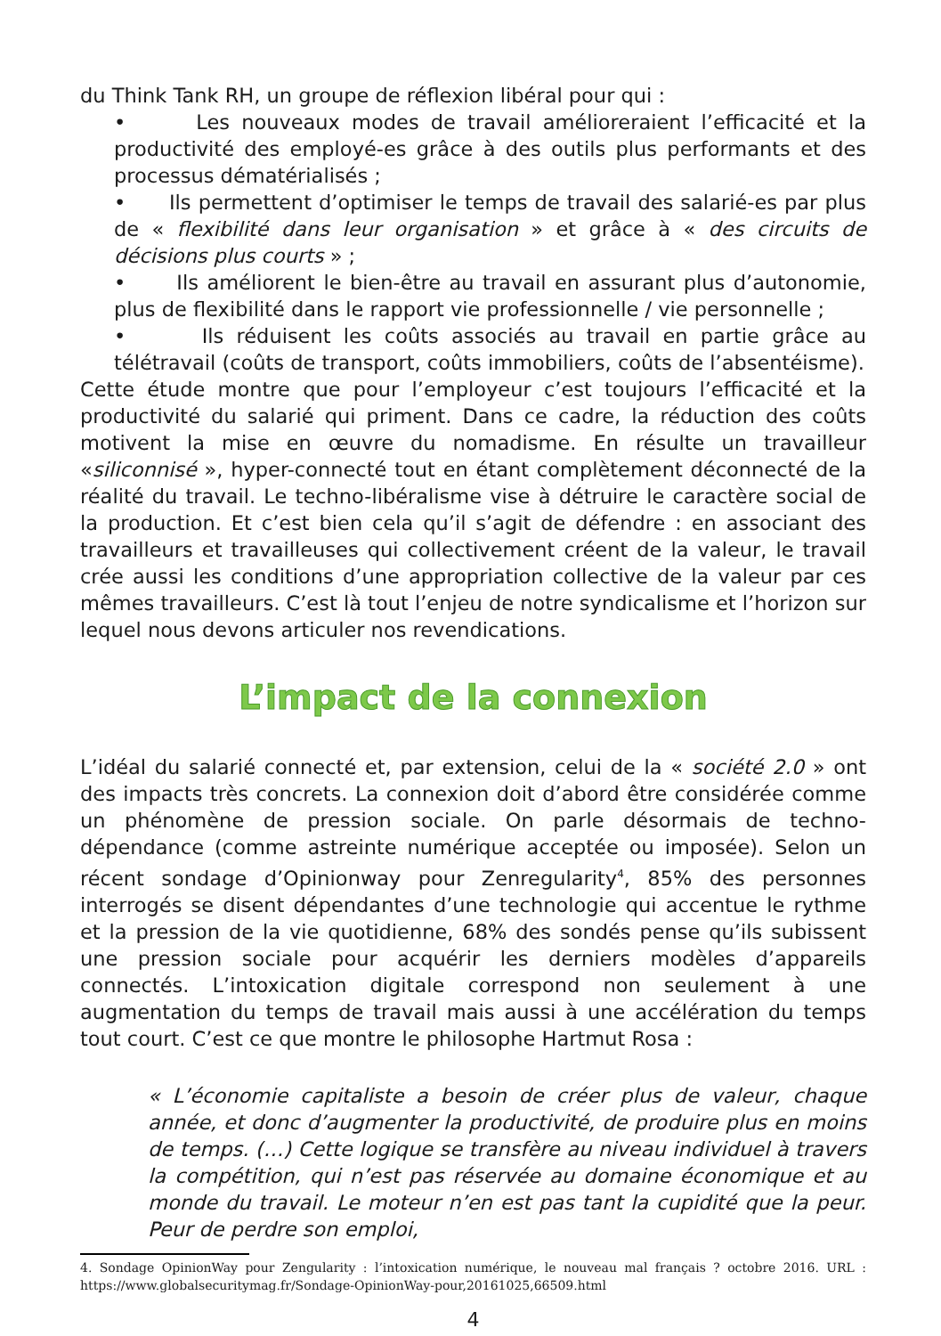du Think Tank RH, un groupe de réflexion libéral pour qui :
• Les nouveaux modes de travail amélioreraient l’efficacité et la productivité des employé-es grâce à des outils plus performants et des processus dématérialisés ;
• Ils permettent d’optimiser le temps de travail des salarié-es par plus de « flexibilité dans leur organisation » et grâce à « des circuits de décisions plus courts » ;
• Ils améliorent le bien-être au travail en assurant plus d’autonomie, plus de flexibilité dans le rapport vie professionnelle / vie personnelle ;
• Ils réduisent les coûts associés au travail en partie grâce au télétravail (coûts de transport, coûts immobiliers, coûts de l’absentéisme).
Cette étude montre que pour l’employeur c’est toujours l’efficacité et la productivité du salarié qui priment. Dans ce cadre, la réduction des coûts motivent la mise en œuvre du nomadisme. En résulte un travailleur «siliconnisé », hyper-connecté tout en étant complètement déconnecté de la réalité du travail. Le techno-libéralisme vise à détruire le caractère social de la production. Et c’est bien cela qu’il s’agit de défendre : en associant des travailleurs et travailleuses qui collectivement créent de la valeur, le travail crée aussi les conditions d’une appropriation collective de la valeur par ces mêmes travailleurs. C’est là tout l’enjeu de notre syndicalisme et l’horizon sur lequel nous devons articuler nos revendications.
L’impact de la connexion
L’idéal du salarié connecté et, par extension, celui de la « société 2.0 » ont des impacts très concrets. La connexion doit d’abord être considérée comme un phénomène de pression sociale. On parle désormais de techno-dépendance (comme astreinte numérique acceptée ou imposée). Selon un récent sondage d’Opinionway pour Zenregularity<sup>4</sup>, 85% des personnes interrogés se disent dépendantes d’une technologie qui accentue le rythme et la pression de la vie quotidienne, 68% des sondés pense qu’ils subissent une pression sociale pour acquérir les derniers modèles d’appareils connectés. L’intoxication digitale correspond non seulement à une augmentation du temps de travail mais aussi à une accélération du temps tout court. C’est ce que montre le philosophe Hartmut Rosa :
« L’économie capitaliste a besoin de créer plus de valeur, chaque année, et donc d’augmenter la productivité, de produire plus en moins de temps. (…) Cette logique se transfère au niveau individuel à travers la compétition, qui n’est pas réservée au domaine économique et au monde du travail. Le moteur n’en est pas tant la cupidité que la peur. Peur de perdre son emploi,
4. Sondage OpinionWay pour Zengularity : l’intoxication numérique, le nouveau mal français ? octobre 2016. URL : https://www.globalsecuritymag.fr/Sondage-OpinionWay-pour,20161025,66509.html
4